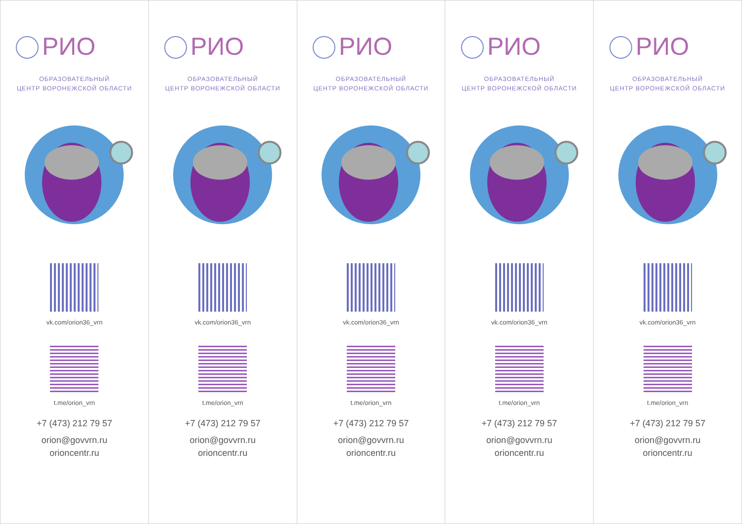РИО
ОБРАЗОВАТЕЛЬНЫЙ
ЦЕНТР ВОРОНЕЖСКОЙ ОБЛАСТИ
vk.com/orion36_vrn
t.me/orion_vrn
+7 (473) 212 79 57
orion@govvrn.ru
orioncentr.ru
РИО
ОБРАЗОВАТЕЛЬНЫЙ
ЦЕНТР ВОРОНЕЖСКОЙ ОБЛАСТИ
vk.com/orion36_vrn
t.me/orion_vrn
+7 (473) 212 79 57
orion@govvrn.ru
orioncentr.ru
РИО
ОБРАЗОВАТЕЛЬНЫЙ
ЦЕНТР ВОРОНЕЖСКОЙ ОБЛАСТИ
vk.com/orion36_vrn
t.me/orion_vrn
+7 (473) 212 79 57
orion@govvrn.ru
orioncentr.ru
РИО
ОБРАЗОВАТЕЛЬНЫЙ
ЦЕНТР ВОРОНЕЖСКОЙ ОБЛАСТИ
vk.com/orion36_vrn
t.me/orion_vrn
+7 (473) 212 79 57
orion@govvrn.ru
orioncentr.ru
РИО
ОБРАЗОВАТЕЛЬНЫЙ
ЦЕНТР ВОРОНЕЖСКОЙ ОБЛАСТИ
vk.com/orion36_vrn
t.me/orion_vrn
+7 (473) 212 79 57
orion@govvrn.ru
orioncentr.ru